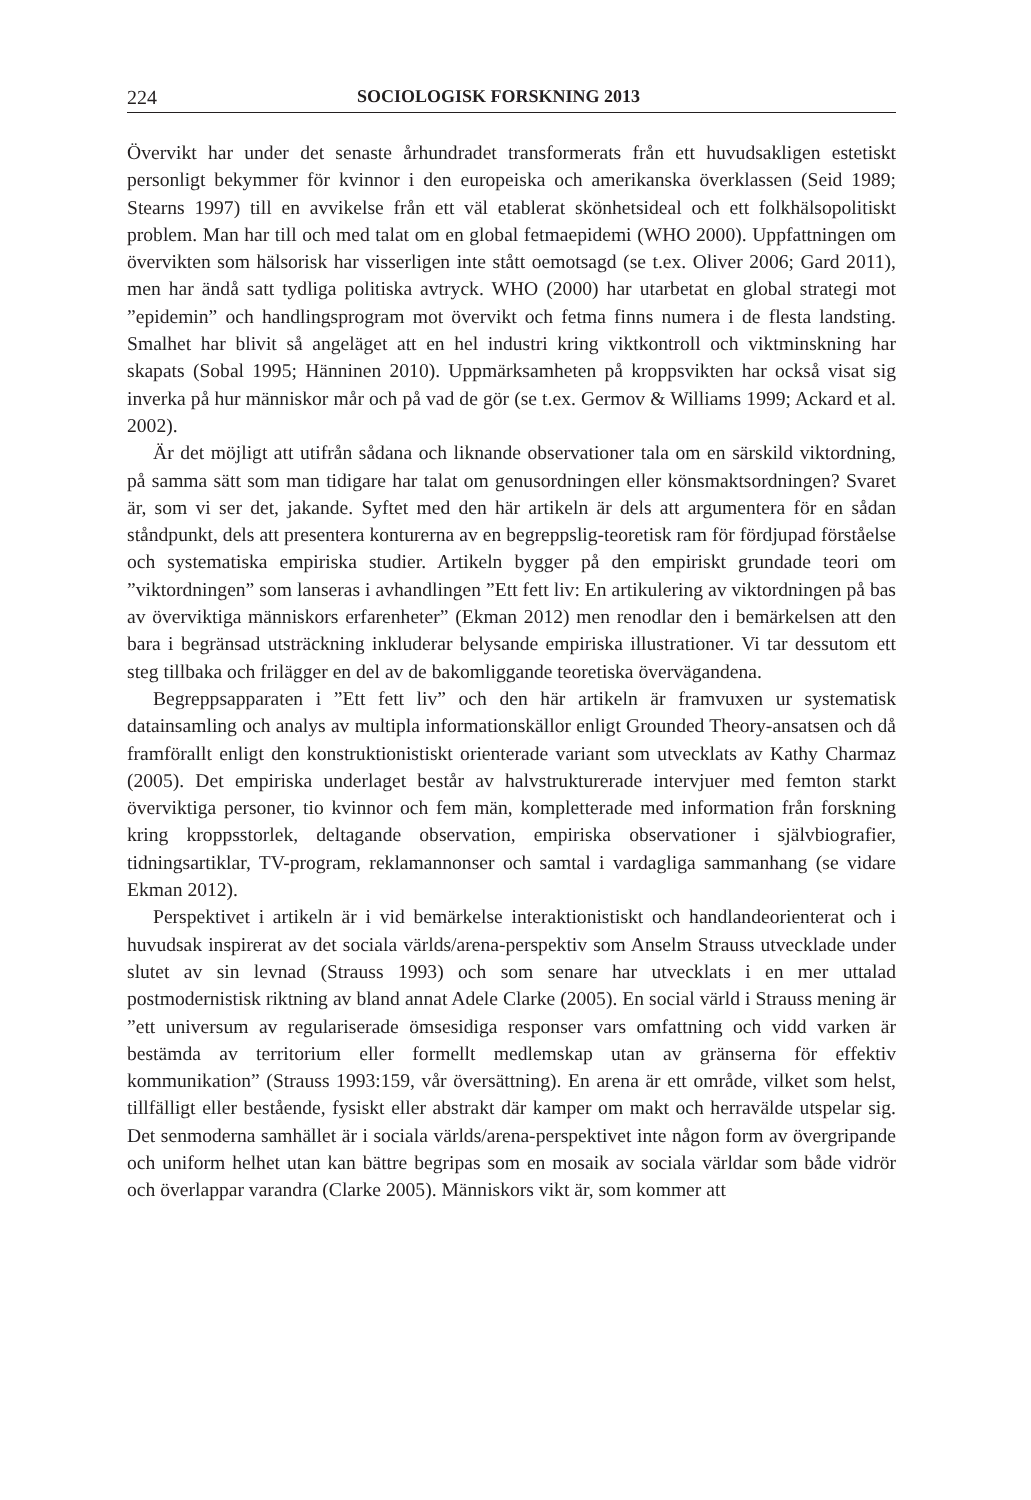224 SOCIOLOGISK FORSKNING 2013
Övervikt har under det senaste århundradet transformerats från ett huvudsakligen estetiskt personligt bekymmer för kvinnor i den europeiska och amerikanska överklassen (Seid 1989; Stearns 1997) till en avvikelse från ett väl etablerat skönhetsideal och ett folkhälsopolitiskt problem. Man har till och med talat om en global fetmaepidemi (WHO 2000). Uppfattningen om övervikten som hälsorisk har visserligen inte stått oemotsagd (se t.ex. Oliver 2006; Gard 2011), men har ändå satt tydliga politiska avtryck. WHO (2000) har utarbetat en global strategi mot ”epidemin” och handlingsprogram mot övervikt och fetma finns numera i de flesta landsting. Smalhet har blivit så angeläget att en hel industri kring viktkontroll och viktminskning har skapats (Sobal 1995; Hänninen 2010). Uppmärksamheten på kroppsvikten har också visat sig inverka på hur människor mår och på vad de gör (se t.ex. Germov & Williams 1999; Ackard et al. 2002).
Är det möjligt att utifrån sådana och liknande observationer tala om en särskild viktordning, på samma sätt som man tidigare har talat om genusordningen eller könsmaktsordningen? Svaret är, som vi ser det, jakande. Syftet med den här artikeln är dels att argumentera för en sådan ståndpunkt, dels att presentera konturerna av en begreppslig-teoretisk ram för fördjupad förståelse och systematiska empiriska studier. Artikeln bygger på den empiriskt grundade teori om ”viktordningen” som lanseras i avhandlingen ”Ett fett liv: En artikulering av viktordningen på bas av överviktiga människors erfarenheter” (Ekman 2012) men renodlar den i bemärkelsen att den bara i begränsad utsträckning inkluderar belysande empiriska illustrationer. Vi tar dessutom ett steg tillbaka och frilägger en del av de bakomliggande teoretiska övervägandena.
Begreppsapparaten i ”Ett fett liv” och den här artikeln är framvuxen ur systematisk datainsamling och analys av multipla informationskällor enligt Grounded Theory-ansatsen och då framförallt enligt den konstruktionistiskt orienterade variant som utvecklats av Kathy Charmaz (2005). Det empiriska underlaget består av halvstrukturerade intervjuer med femton starkt överviktiga personer, tio kvinnor och fem män, kompletterade med information från forskning kring kroppsstorlek, deltagande observation, empiriska observationer i självbiografier, tidningsartiklar, TV-program, reklamannonser och samtal i vardagliga sammanhang (se vidare Ekman 2012).
Perspektivet i artikeln är i vid bemärkelse interaktionistiskt och handlandeorienterat och i huvudsak inspirerat av det sociala världs/arena-perspektiv som Anselm Strauss utvecklade under slutet av sin levnad (Strauss 1993) och som senare har utvecklats i en mer uttalad postmodernistisk riktning av bland annat Adele Clarke (2005). En social värld i Strauss mening är ”ett universum av regulariserade ömsesidiga responser vars omfattning och vidd varken är bestämda av territorium eller formellt medlemskap utan av gränserna för effektiv kommunikation” (Strauss 1993:159, vår översättning). En arena är ett område, vilket som helst, tillfälligt eller bestående, fysiskt eller abstrakt där kamper om makt och herravälde utspelar sig. Det senmoderna samhället är i sociala världs/arena-perspektivet inte någon form av övergripande och uniform helhet utan kan bättre begripas som en mosaik av sociala världar som både vidrör och överlappar varandra (Clarke 2005). Människors vikt är, som kommer att